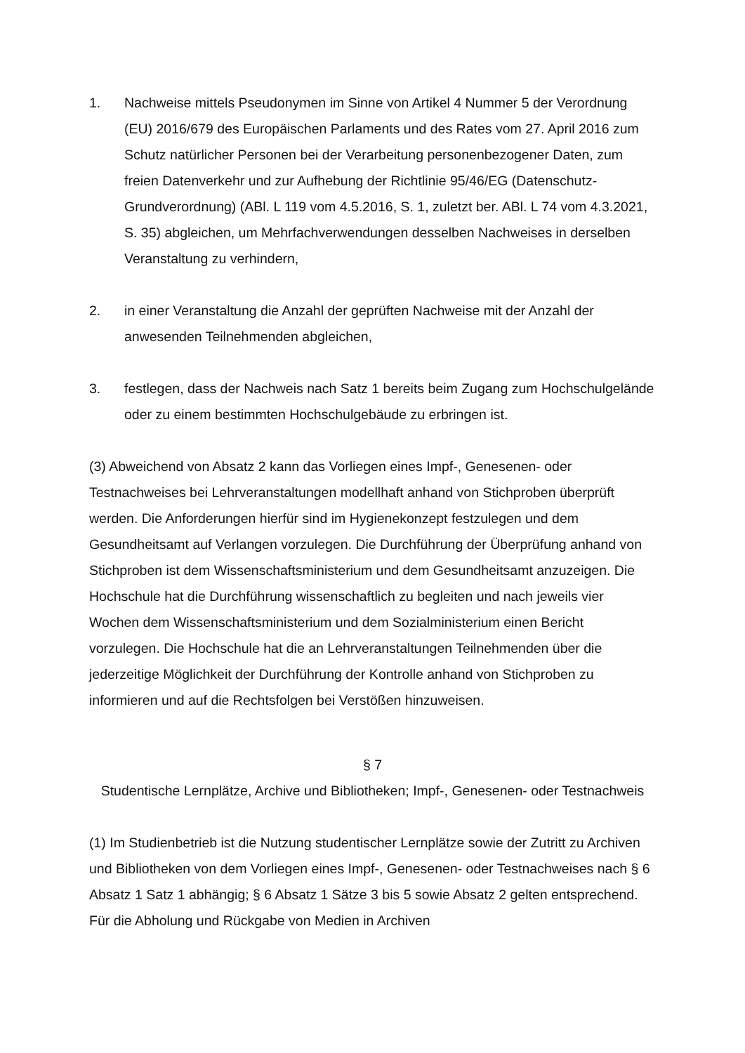1. Nachweise mittels Pseudonymen im Sinne von Artikel 4 Nummer 5 der Verordnung (EU) 2016/679 des Europäischen Parlaments und des Rates vom 27. April 2016 zum Schutz natürlicher Personen bei der Verarbeitung personenbezogener Daten, zum freien Datenverkehr und zur Aufhebung der Richtlinie 95/46/EG (Datenschutz-Grundverordnung) (ABl. L 119 vom 4.5.2016, S. 1, zuletzt ber. ABl. L 74 vom 4.3.2021, S. 35) abgleichen, um Mehrfachverwendungen desselben Nachweises in derselben Veranstaltung zu verhindern,
2. in einer Veranstaltung die Anzahl der geprüften Nachweise mit der Anzahl der anwesenden Teilnehmenden abgleichen,
3. festlegen, dass der Nachweis nach Satz 1 bereits beim Zugang zum Hochschulgelände oder zu einem bestimmten Hochschulgebäude zu erbringen ist.
(3) Abweichend von Absatz 2 kann das Vorliegen eines Impf-, Genesenen- oder Testnachweises bei Lehrveranstaltungen modellhaft anhand von Stichproben überprüft werden. Die Anforderungen hierfür sind im Hygienekonzept festzulegen und dem Gesundheitsamt auf Verlangen vorzulegen. Die Durchführung der Überprüfung anhand von Stichproben ist dem Wissenschaftsministerium und dem Gesundheitsamt anzuzeigen. Die Hochschule hat die Durchführung wissenschaftlich zu begleiten und nach jeweils vier Wochen dem Wissenschaftsministerium und dem Sozialministerium einen Bericht vorzulegen. Die Hochschule hat die an Lehrveranstaltungen Teilnehmenden über die jederzeitige Möglichkeit der Durchführung der Kontrolle anhand von Stichproben zu informieren und auf die Rechtsfolgen bei Verstößen hinzuweisen.
§ 7
Studentische Lernplätze, Archive und Bibliotheken; Impf-, Genesenen- oder Testnachweis
(1) Im Studienbetrieb ist die Nutzung studentischer Lernplätze sowie der Zutritt zu Archiven und Bibliotheken von dem Vorliegen eines Impf-, Genesenen- oder Testnachweises nach § 6 Absatz 1 Satz 1 abhängig; § 6 Absatz 1 Sätze 3 bis 5 sowie Absatz 2 gelten entsprechend. Für die Abholung und Rückgabe von Medien in Archiven